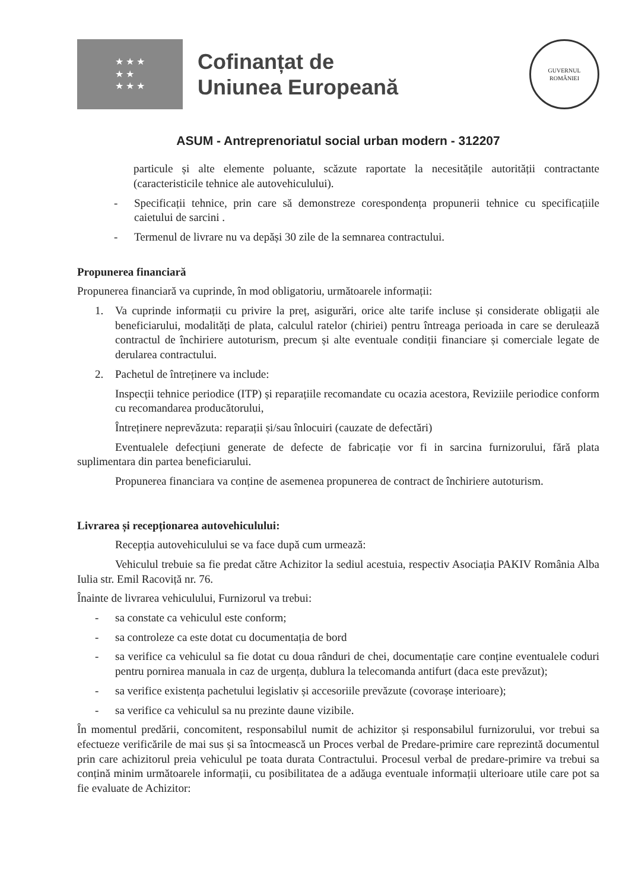★ ★ ★
★ ★
★ ★ ★
Cofinanțat de
Uniunea Europeană
GUVERNUL
ROMÂNIEI
ASUM - Antreprenoriatul social urban modern - 312207
particule și alte elemente poluante, scăzute raportate la necesitățile autorității contractante (caracteristicile tehnice ale autovehiculului).
- Specificații tehnice, prin care să demonstreze corespondența propunerii tehnice cu specificațiile caietului de sarcini .
- Termenul de livrare nu va depăși 30 zile de la semnarea contractului.
Propunerea financiară
Propunerea financiară va cuprinde, în mod obligatoriu, următoarele informații:
1. Va cuprinde informații cu privire la preț, asigurări, orice alte tarife incluse și considerate obligații ale beneficiarului, modalități de plata, calculul ratelor (chiriei) pentru întreaga perioada in care se derulează contractul de închiriere autoturism, precum și alte eventuale condiții financiare și comerciale legate de derularea contractului.
2. Pachetul de întreținere va include:
Inspecții tehnice periodice (ITP) și reparațiile recomandate cu ocazia acestora, Reviziile periodice conform cu recomandarea producătorului,
Întreținere neprevăzuta: reparații și/sau înlocuiri (cauzate de defectări)
Eventualele defecțiuni generate de defecte de fabricație vor fi in sarcina furnizorului, fără plata suplimentara din partea beneficiarului.
Propunerea financiara va conține de asemenea propunerea de contract de închiriere autoturism.
Livrarea și recepționarea autovehiculului:
Recepția autovehiculului se va face după cum urmează:
Vehiculul trebuie sa fie predat către Achizitor la sediul acestuia, respectiv Asociația PAKIV România Alba Iulia str. Emil Racoviță nr. 76.
Înainte de livrarea vehiculului, Furnizorul va trebui:
- sa constate ca vehiculul este conform;
- sa controleze ca este dotat cu documentația de bord
- sa verifice ca vehiculul sa fie dotat cu doua rânduri de chei, documentație care conține eventualele coduri pentru pornirea manuala in caz de urgența, dublura la telecomanda antifurt (daca este prevăzut);
- sa verifice existența pachetului legislativ și accesoriile prevăzute (covorașe interioare);
- sa verifice ca vehiculul sa nu prezinte daune vizibile.
În momentul predării, concomitent, responsabilul numit de achizitor și responsabilul furnizorului, vor trebui sa efectueze verificările de mai sus și sa întocmească un Proces verbal de Predare-primire care reprezintă documentul prin care achizitorul preia vehiculul pe toata durata Contractului. Procesul verbal de predare-primire va trebui sa conțină minim următoarele informații, cu posibilitatea de a adăuga eventuale informații ulterioare utile care pot sa fie evaluate de Achizitor: